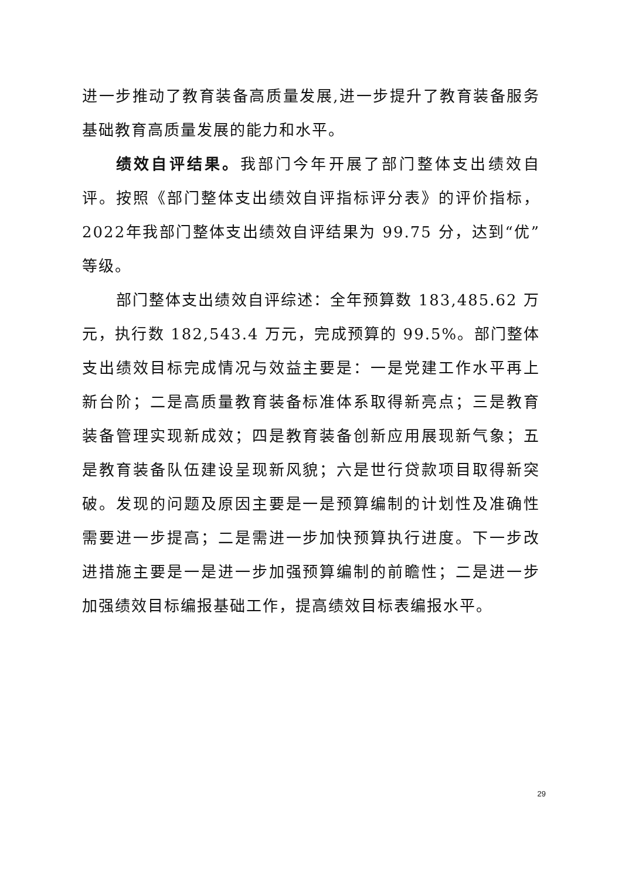进一步推动了教育装备高质量发展,进一步提升了教育装备服务基础教育高质量发展的能力和水平。
绩效自评结果。我部门今年开展了部门整体支出绩效自评。按照《部门整体支出绩效自评指标评分表》的评价指标，2022年我部门整体支出绩效自评结果为 99.75 分，达到“优”等级。
部门整体支出绩效自评综述：全年预算数 183,485.62 万元，执行数 182,543.4 万元，完成预算的 99.5%。部门整体支出绩效目标完成情况与效益主要是：一是党建工作水平再上新台阶；二是高质量教育装备标准体系取得新亮点；三是教育装备管理实现新成效；四是教育装备创新应用展现新气象；五是教育装备队伍建设呈现新风貌；六是世行贷款项目取得新突破。发现的问题及原因主要是一是预算编制的计划性及准确性需要进一步提高；二是需进一步加快预算执行进度。下一步改进措施主要是一是进一步加强预算编制的前瞻性；二是进一步加强绩效目标编报基础工作，提高绩效目标表编报水平。
29